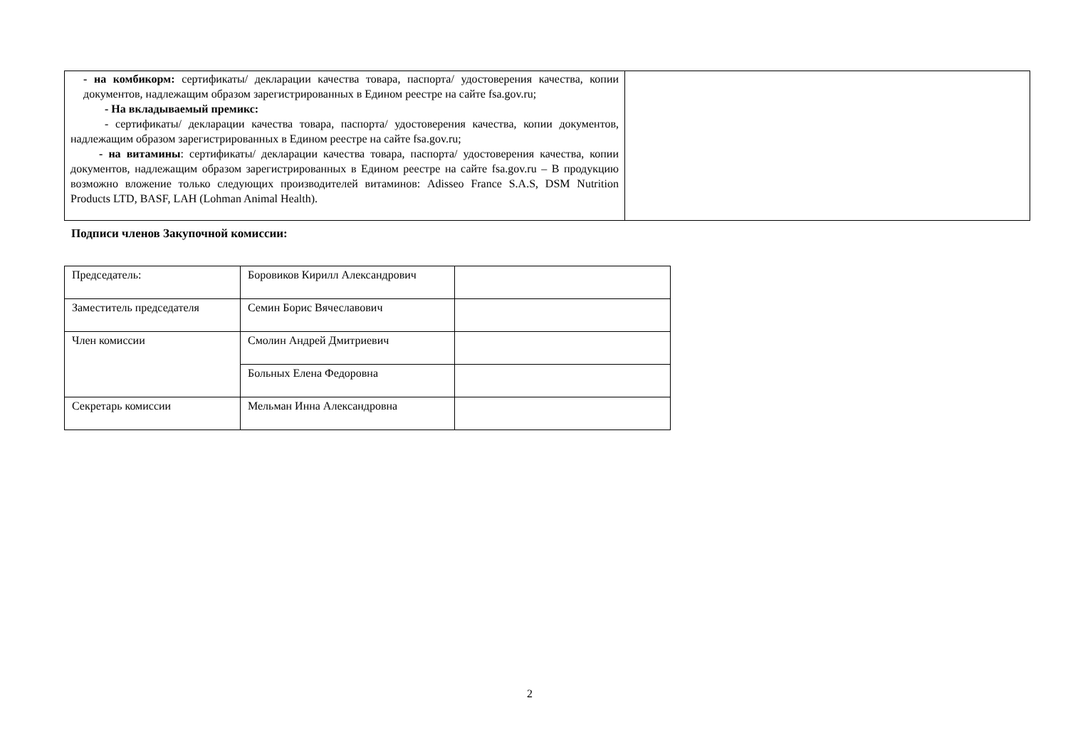| - на комбикорм: сертификаты/ декларации качества товара, паспорта/ удостоверения качества, копии документов, надлежащим образом зарегистрированных в Едином реестре на сайте fsa.gov.ru; - На вкладываемый премикс: - сертификаты/ декларации качества товара, паспорта/ удостоверения качества, копии документов, надлежащим образом зарегистрированных в Едином реестре на сайте fsa.gov.ru; - на витамины : сертификаты/ декларации качества товара, паспорта/ удостоверения качества, копии документов, надлежащим образом зарегистрированных в Едином реестре на сайте fsa.gov.ru – В продукцию возможно вложение только следующих производителей витаминов: Adisseo France S.A.S, DSM Nutrition Products LTD, BASF, LAH (Lohman Animal Health). | |
Подписи членов Закупочной комиссии:
| Председатель: | Боровиков Кирилл Александрович | |
| Заместитель председателя | Семин Борис Вячеславович | |
| Член комиссии | Смолин Андрей Дмитриевич | |
| | Больных Елена Федоровна | |
| Секретарь комиссии | Мельман Инна Александровна | |
2